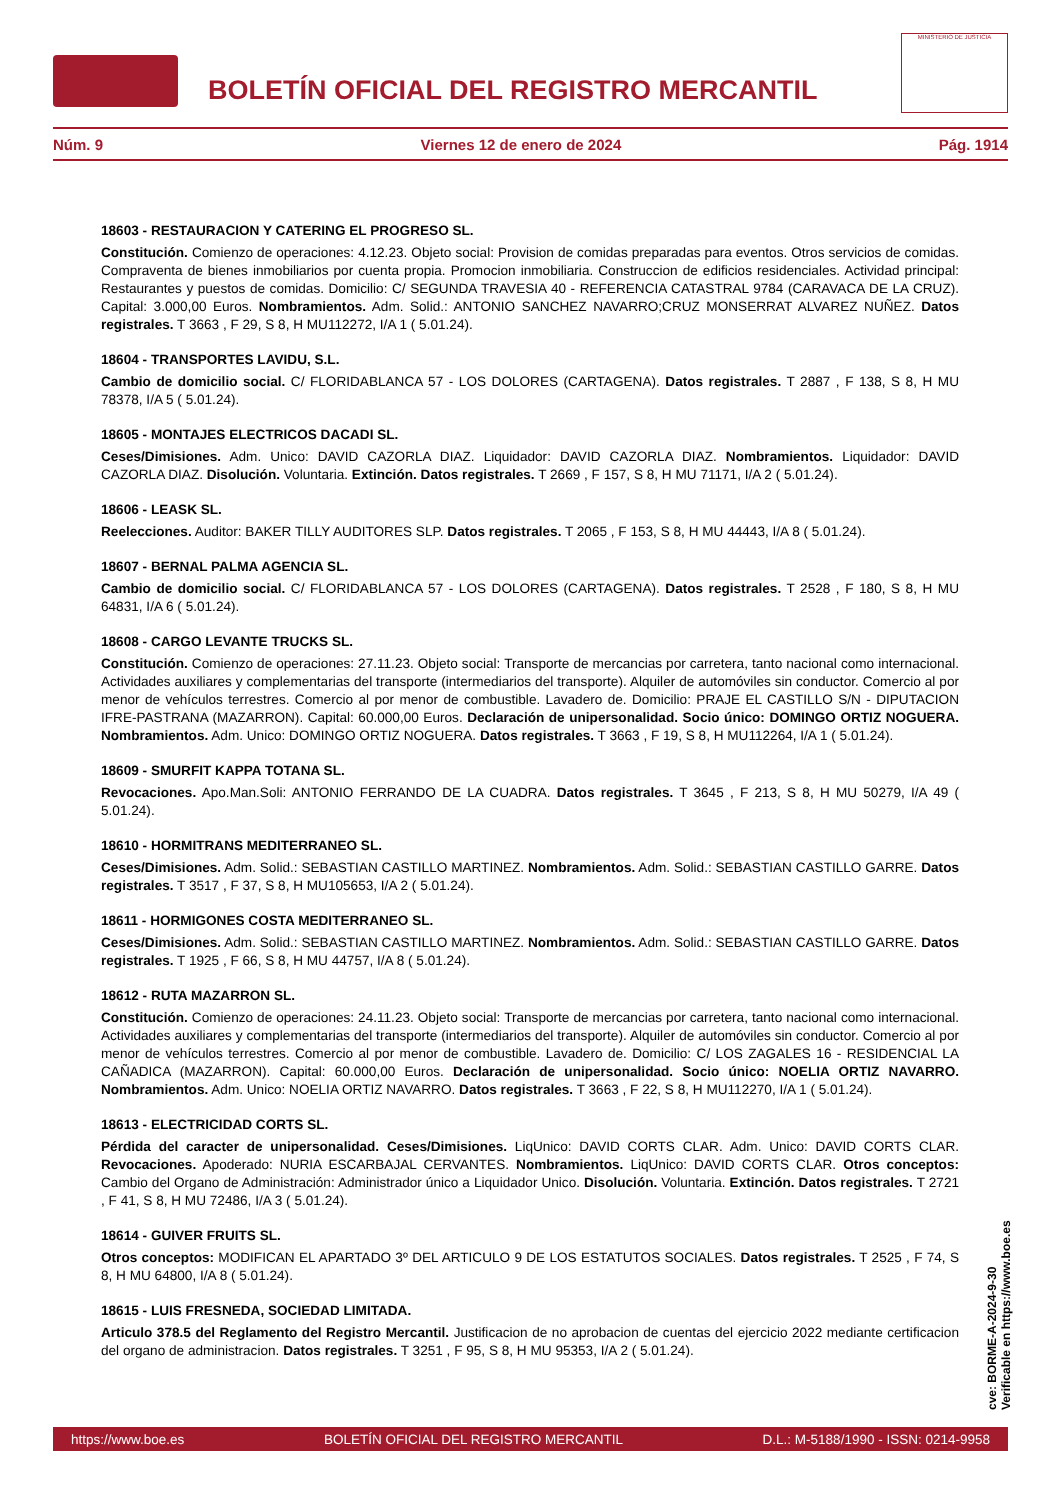BOLETÍN OFICIAL DEL REGISTRO MERCANTIL
MINISTERIO DE JUSTICIA
Núm. 9 Viernes 12 de enero de 2024 Pág. 1914
18603 - RESTAURACION Y CATERING EL PROGRESO SL.
Constitución. Comienzo de operaciones: 4.12.23. Objeto social: Provision de comidas preparadas para eventos. Otros servicios de comidas. Compraventa de bienes inmobiliarios por cuenta propia. Promocion inmobiliaria. Construccion de edificios residenciales. Actividad principal: Restaurantes y puestos de comidas. Domicilio: C/ SEGUNDA TRAVESIA 40 - REFERENCIA CATASTRAL 9784 (CARAVACA DE LA CRUZ). Capital: 3.000,00 Euros. Nombramientos. Adm. Solid.: ANTONIO SANCHEZ NAVARRO;CRUZ MONSERRAT ALVAREZ NUÑEZ. Datos registrales. T 3663 , F 29, S 8, H MU112272, I/A 1 ( 5.01.24).
18604 - TRANSPORTES LAVIDU, S.L.
Cambio de domicilio social. C/ FLORIDABLANCA 57 - LOS DOLORES (CARTAGENA). Datos registrales. T 2887 , F 138, S 8, H MU 78378, I/A 5 ( 5.01.24).
18605 - MONTAJES ELECTRICOS DACADI SL.
Ceses/Dimisiones. Adm. Unico: DAVID CAZORLA DIAZ. Liquidador: DAVID CAZORLA DIAZ. Nombramientos. Liquidador: DAVID CAZORLA DIAZ. Disolución. Voluntaria. Extinción. Datos registrales. T 2669 , F 157, S 8, H MU 71171, I/A 2 ( 5.01.24).
18606 - LEASK SL.
Reelecciones. Auditor: BAKER TILLY AUDITORES SLP. Datos registrales. T 2065 , F 153, S 8, H MU 44443, I/A 8 ( 5.01.24).
18607 - BERNAL PALMA AGENCIA SL.
Cambio de domicilio social. C/ FLORIDABLANCA 57 - LOS DOLORES (CARTAGENA). Datos registrales. T 2528 , F 180, S 8, H MU 64831, I/A 6 ( 5.01.24).
18608 - CARGO LEVANTE TRUCKS SL.
Constitución. Comienzo de operaciones: 27.11.23. Objeto social: Transporte de mercancias por carretera, tanto nacional como internacional. Actividades auxiliares y complementarias del transporte (intermediarios del transporte). Alquiler de automóviles sin conductor. Comercio al por menor de vehículos terrestres. Comercio al por menor de combustible. Lavadero de. Domicilio: PRAJE EL CASTILLO S/N - DIPUTACION IFRE-PASTRANA (MAZARRON). Capital: 60.000,00 Euros. Declaración de unipersonalidad. Socio único: DOMINGO ORTIZ NOGUERA. Nombramientos. Adm. Unico: DOMINGO ORTIZ NOGUERA. Datos registrales. T 3663 , F 19, S 8, H MU112264, I/A 1 ( 5.01.24).
18609 - SMURFIT KAPPA TOTANA SL.
Revocaciones. Apo.Man.Soli: ANTONIO FERRANDO DE LA CUADRA. Datos registrales. T 3645 , F 213, S 8, H MU 50279, I/A 49 ( 5.01.24).
18610 - HORMITRANS MEDITERRANEO SL.
Ceses/Dimisiones. Adm. Solid.: SEBASTIAN CASTILLO MARTINEZ. Nombramientos. Adm. Solid.: SEBASTIAN CASTILLO GARRE. Datos registrales. T 3517 , F 37, S 8, H MU105653, I/A 2 ( 5.01.24).
18611 - HORMIGONES COSTA MEDITERRANEO SL.
Ceses/Dimisiones. Adm. Solid.: SEBASTIAN CASTILLO MARTINEZ. Nombramientos. Adm. Solid.: SEBASTIAN CASTILLO GARRE. Datos registrales. T 1925 , F 66, S 8, H MU 44757, I/A 8 ( 5.01.24).
18612 - RUTA MAZARRON SL.
Constitución. Comienzo de operaciones: 24.11.23. Objeto social: Transporte de mercancias por carretera, tanto nacional como internacional. Actividades auxiliares y complementarias del transporte (intermediarios del transporte). Alquiler de automóviles sin conductor. Comercio al por menor de vehículos terrestres. Comercio al por menor de combustible. Lavadero de. Domicilio: C/ LOS ZAGALES 16 - RESIDENCIAL LA CAÑADICA (MAZARRON). Capital: 60.000,00 Euros. Declaración de unipersonalidad. Socio único: NOELIA ORTIZ NAVARRO. Nombramientos. Adm. Unico: NOELIA ORTIZ NAVARRO. Datos registrales. T 3663 , F 22, S 8, H MU112270, I/A 1 ( 5.01.24).
18613 - ELECTRICIDAD CORTS SL.
Pérdida del caracter de unipersonalidad. Ceses/Dimisiones. LiqUnico: DAVID CORTS CLAR. Adm. Unico: DAVID CORTS CLAR. Revocaciones. Apoderado: NURIA ESCARBAJAL CERVANTES. Nombramientos. LiqUnico: DAVID CORTS CLAR. Otros conceptos: Cambio del Organo de Administración: Administrador único a Liquidador Unico. Disolución. Voluntaria. Extinción. Datos registrales. T 2721 , F 41, S 8, H MU 72486, I/A 3 ( 5.01.24).
18614 - GUIVER FRUITS SL.
Otros conceptos: MODIFICAN EL APARTADO 3º DEL ARTICULO 9 DE LOS ESTATUTOS SOCIALES. Datos registrales. T 2525 , F 74, S 8, H MU 64800, I/A 8 ( 5.01.24).
18615 - LUIS FRESNEDA, SOCIEDAD LIMITADA.
Articulo 378.5 del Reglamento del Registro Mercantil. Justificacion de no aprobacion de cuentas del ejercicio 2022 mediante certificacion del organo de administracion. Datos registrales. T 3251 , F 95, S 8, H MU 95353, I/A 2 ( 5.01.24).
cve: BORME-A-2024-9-30
Verificable en https://www.boe.es
https://www.boe.es BOLETÍN OFICIAL DEL REGISTRO MERCANTIL D.L.: M-5188/1990 - ISSN: 0214-9958